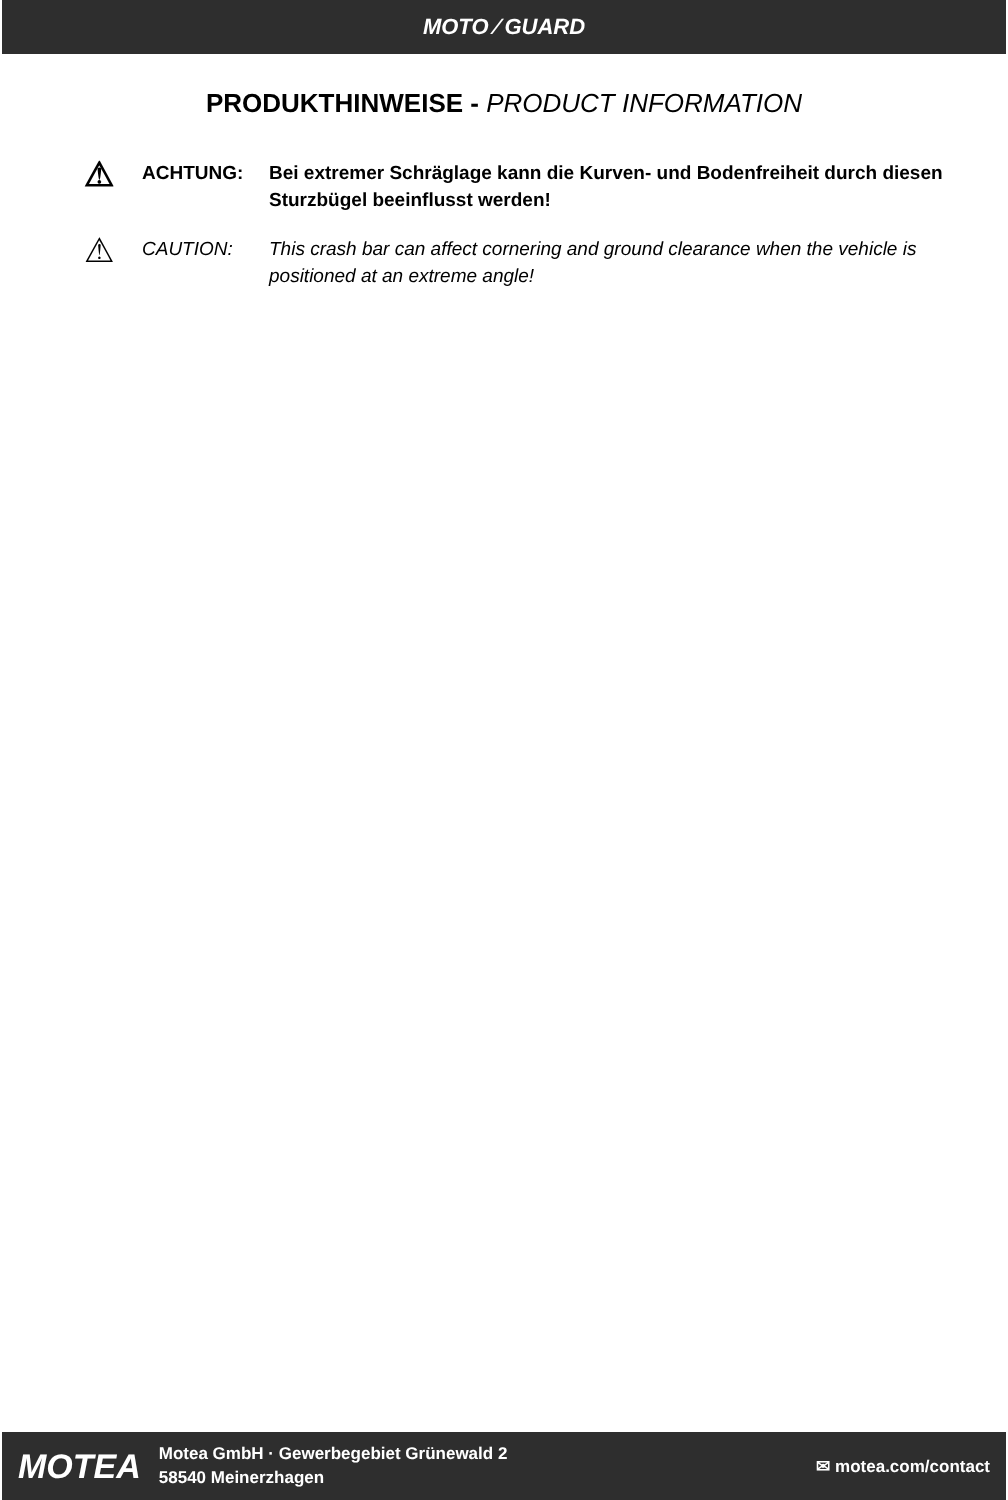MOTO ⁄ GUARD
PRODUKTHINWEISE - PRODUCT INFORMATION
⚠
ACHTUNG: Bei extremer Schräglage kann die Kurven- und Bodenfreiheit durch diesen Sturzbügel beeinflusst werden!
⚠
CAUTION: This crash bar can affect cornering and ground clearance when the vehicle is positioned at an extreme angle!
MOTEA
Motea GmbH · Gewerbegebiet Grünewald 2
58540 Meinerzhagen
✉ motea.com/contact